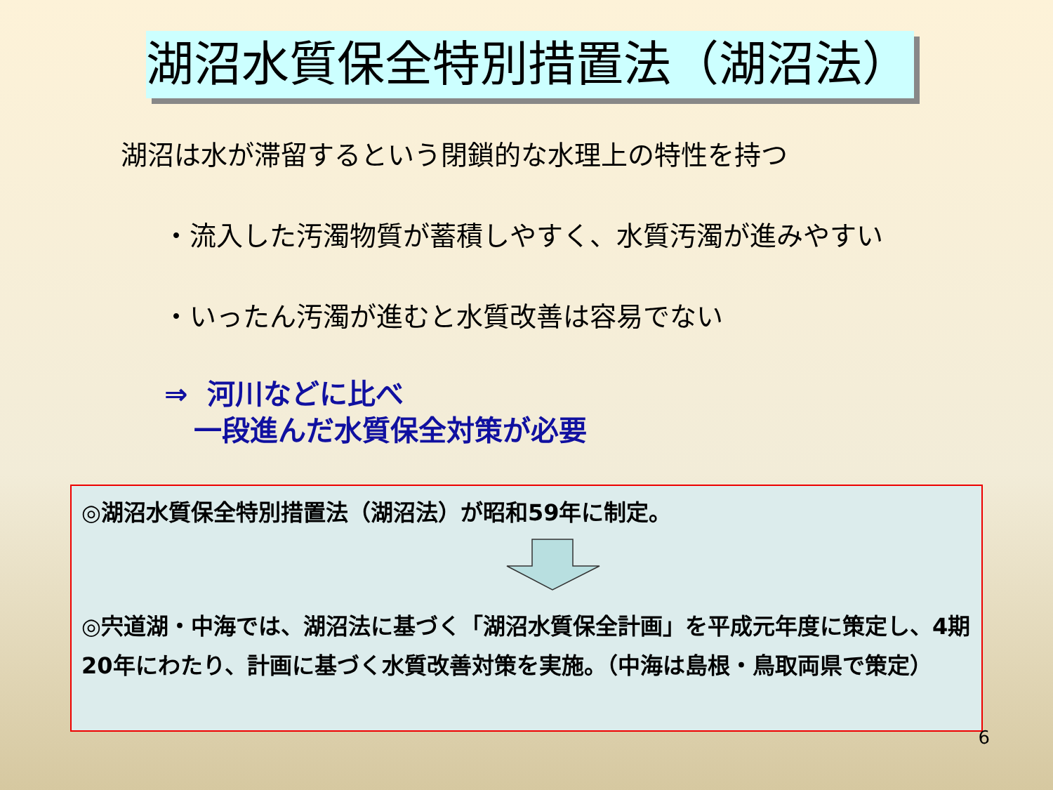湖沼水質保全特別措置法（湖沼法）
湖沼は水が滞留するという閉鎖的な水理上の特性を持つ
・流入した汚濁物質が蓄積しやすく、水質汚濁が進みやすい
・いったん汚濁が進むと水質改善は容易でない
⇒ 河川などに比べ
一段進んだ水質保全対策が必要
◎湖沼水質保全特別措置法（湖沼法）が昭和59年に制定。
◎宍道湖・中海では、湖沼法に基づく「湖沼水質保全計画」を平成元年度に策定し、4期20年にわたり、計画に基づく水質改善対策を実施。（中海は島根・鳥取両県で策定）
6